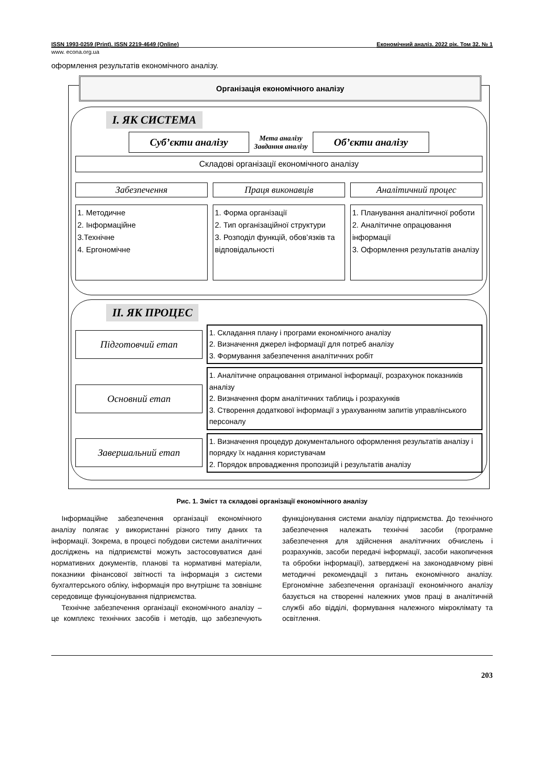ISSN 1993-0259 (Print). ISSN 2219-4649 (Online) Економічний аналіз. 2022 рік. Том 32. № 1
www. econa.org.ua
оформлення результатів економічного аналізу.
Організація економічного аналізу
І. ЯК СИСТЕМА
Суб’єкти аналізу
Мета аналізу
Завдання аналізу
Об’єкти аналізу
Складові організації економічного аналізу
Забезпечення
1. Методичне
2. Інформаційне
3.Технічне
4. Ергономічне
Праця виконавців
1. Форма організації
2. Тип організаційної структури
3. Розподіл функцій, обов’язків та відповідальності
Аналітичний процес
1. Планування аналітичної роботи
2. Аналітичне опрацювання інформації
3. Оформлення результатів аналізу
ІІ. ЯК ПРОЦЕС
Підготовчий етап
1. Складання плану і програми економічного аналізу
2. Визначення джерел інформації для потреб аналізу
3. Формування забезпечення аналітичних робіт
Основний етап
1. Аналітичне опрацювання отриманої інформації, розрахунок показників аналізу
2. Визначення форм аналітичних таблиць і розрахунків
3. Створення додаткової інформації з урахуванням запитів управлінського персоналу
Завершальний етап
1. Визначення процедур документального оформлення результатів аналізу і порядку їх надання користувачам
2. Порядок впровадження пропозицій і результатів аналізу
Рис. 1. Зміст та складові організації економічного аналізу
Інформаційне забезпечення організації економічного аналізу полягає у використанні різного типу даних та інформації. Зокрема, в процесі побудови системи аналітичних досліджень на підприємстві можуть застосовуватися дані нормативних документів, планові та нормативні матеріали, показники фінансової звітності та інформація з системи бухгалтерського обліку, інформація про внутрішнє та зовнішнє середовище функціонування підприємства.
Технічне забезпечення організації економічного аналізу – це комплекс технічних засобів і методів, що забезпечують функціонування системи аналізу підприємства. До технічного забезпечення належать технічні засоби (програмне забезпечення для здійснення аналітичних обчислень і розрахунків, засоби передачі інформації, засоби накопичення та обробки інформації), затверджені на законодавчому рівні методичні рекомендації з питань економічного аналізу. Ергономічне забезпечення організації економічного аналізу базується на створенні належних умов праці в аналітичній службі або відділі, формування належного мікроклімату та освітлення.
203